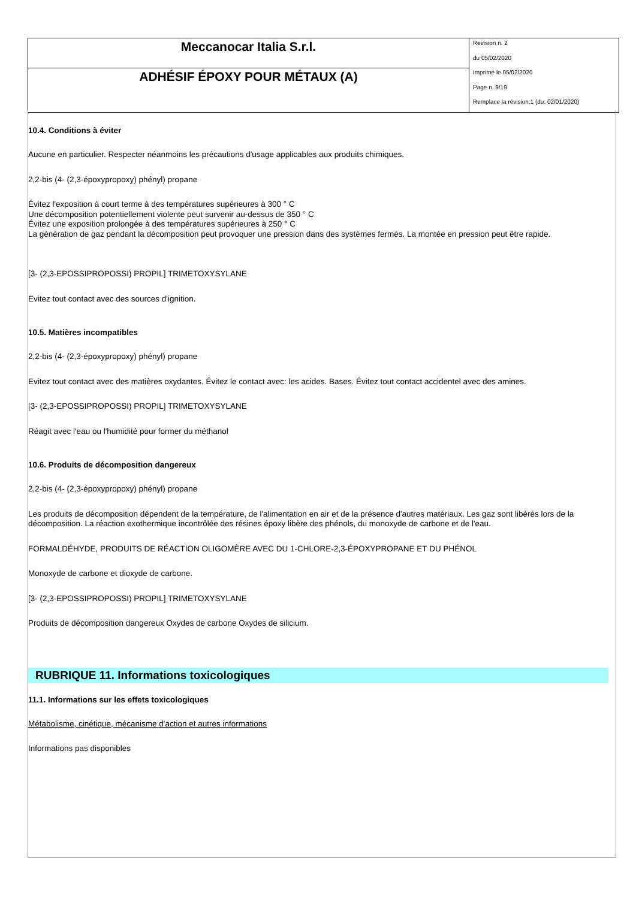| Meccanocar Italia S.r.l. | Revision n. 2 du 05/02/2020 Imprimè le 05/02/2020 Page n. 9/19 Remplace la révision:1 (du: 02/01/2020) |
| ADHÉSIF ÉPOXY POUR MÉTAUX (A) | |
10.4. Conditions à éviter
Aucune en particulier. Respecter néanmoins les précautions d'usage applicables aux produits chimiques.
2,2-bis (4- (2,3-époxypropoxy) phényl) propane
Évitez l'exposition à court terme à des températures supérieures à 300 ° C
Une décomposition potentiellement violente peut survenir au-dessus de 350 ° C
Évitez une exposition prolongée à des températures supérieures à 250 ° C
La génération de gaz pendant la décomposition peut provoquer une pression dans des systèmes fermés. La montée en pression peut être rapide.
[3- (2,3-EPOSSIPROPOSSI) PROPIL] TRIMETOXYSYLANE
Evitez tout contact avec des sources d'ignition.
10.5. Matières incompatibles
2,2-bis (4- (2,3-époxypropoxy) phényl) propane
Evitez tout contact avec des matières oxydantes. Évitez le contact avec: les acides. Bases. Évitez tout contact accidentel avec des amines.
[3- (2,3-EPOSSIPROPOSSI) PROPIL] TRIMETOXYSYLANE
Réagit avec l'eau ou l'humidité pour former du méthanol
10.6. Produits de décomposition dangereux
2,2-bis (4- (2,3-époxypropoxy) phényl) propane
Les produits de décomposition dépendent de la température, de l'alimentation en air et de la présence d'autres matériaux. Les gaz sont libérés lors de la décomposition. La réaction exothermique incontrôlée des résines époxy libère des phénols, du monoxyde de carbone et de l'eau.
FORMALDÉHYDE, PRODUITS DE RÉACTION OLIGOMÈRE AVEC DU 1-CHLORE-2,3-ÉPOXYPROPANE ET DU PHÉNOL
Monoxyde de carbone et dioxyde de carbone.
[3- (2,3-EPOSSIPROPOSSI) PROPIL] TRIMETOXYSYLANE
Produits de décomposition dangereux Oxydes de carbone Oxydes de silicium.
RUBRIQUE 11. Informations toxicologiques
11.1. Informations sur les effets toxicologiques
Métabolisme, cinétique, mécanisme d'action et autres informations
Informations pas disponibles